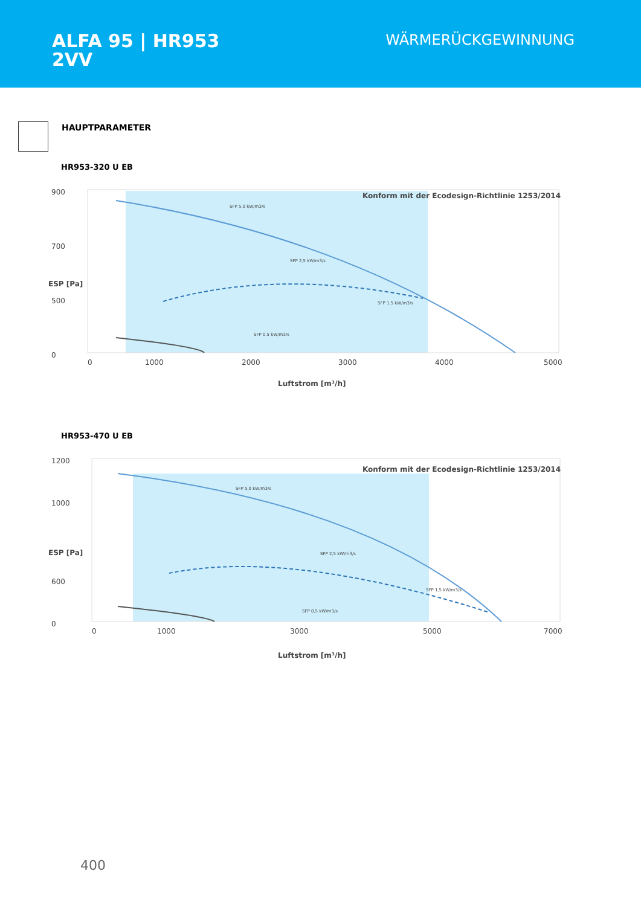ALFA 95 | HR953
2VV
WÄRMERÜCKGEWINNUNG
HAUPTPARAMETER
HR953-320 U EB
900
700
500
0
0
1000
2000
3000
4000
5000
Konform mit der Ecodesign-Richtlinie 1253/2014
Luftstrom [m³/h]
ESP [Pa]
SFP 5,0 kW/m3/s
SFP 2,5 kW/m3/s
SFP 1,5 kW/m3/s
SFP 0,5 kW/m3/s
HR953-470 U EB
1200
1000
600
0
0
1000
3000
5000
7000
Konform mit der Ecodesign-Richtlinie 1253/2014
Luftstrom [m³/h]
ESP [Pa]
SFP 5,0 kW/m3/s
SFP 2,5 kW/m3/s
SFP 1,5 kW/m3/s
SFP 0,5 kW/m3/s
400